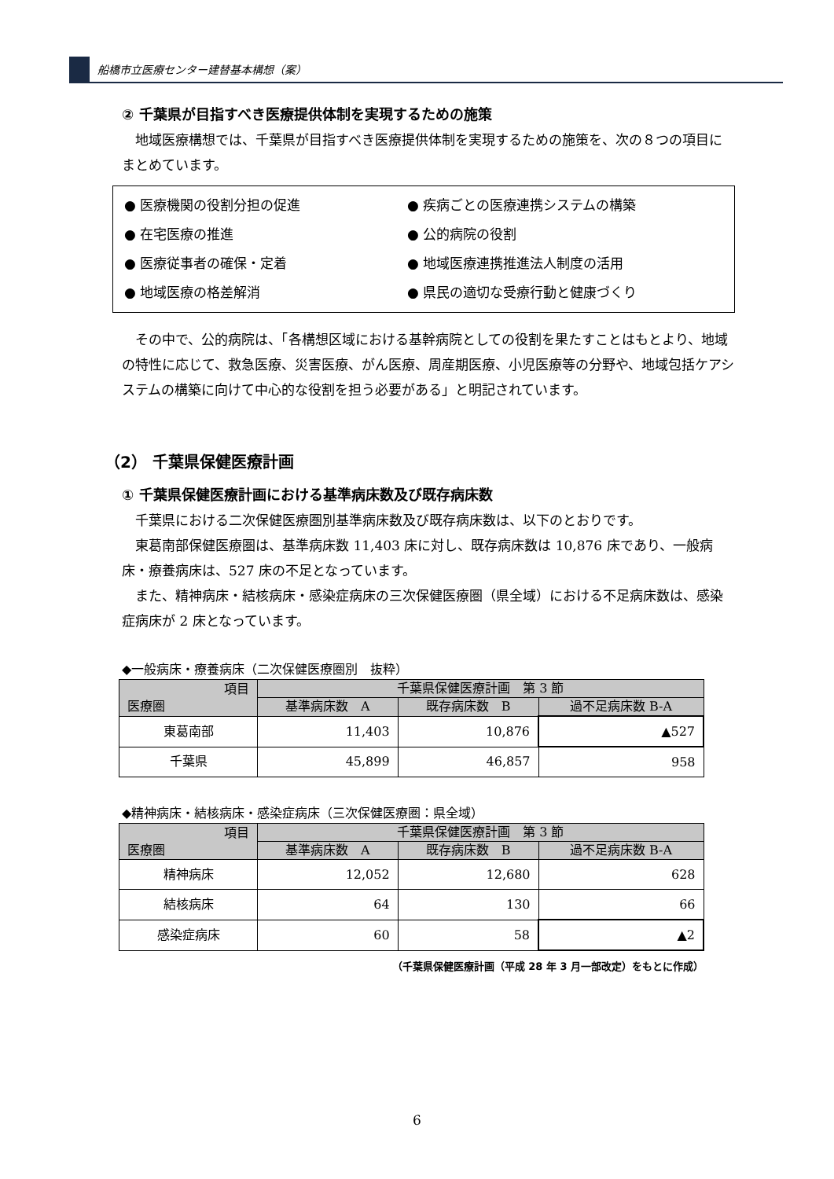船橋市立医療センター建替基本構想（案）
② 千葉県が目指すべき医療提供体制を実現するための施策
地域医療構想では、千葉県が目指すべき医療提供体制を実現するための施策を、次の８つの項目にまとめています。
● 医療機関の役割分担の促進
● 疾病ごとの医療連携システムの構築
● 在宅医療の推進
● 公的病院の役割
● 医療従事者の確保・定着
● 地域医療連携推進法人制度の活用
● 地域医療の格差解消
● 県民の適切な受療行動と健康づくり
その中で、公的病院は、「各構想区域における基幹病院としての役割を果たすことはもとより、地域の特性に応じて、救急医療、災害医療、がん医療、周産期医療、小児医療等の分野や、地域包括ケアシステムの構築に向けて中心的な役割を担う必要がある」と明記されています。
（2） 千葉県保健医療計画
① 千葉県保健医療計画における基準病床数及び既存病床数
千葉県における二次保健医療圏別基準病床数及び既存病床数は、以下のとおりです。
東葛南部保健医療圏は、基準病床数 11,403 床に対し、既存病床数は 10,876 床であり、一般病床・療養病床は、527 床の不足となっています。
また、精神病床・結核病床・感染症病床の三次保健医療圏（県全域）における不足病床数は、感染症病床が 2 床となっています。
◆一般病床・療養病床（二次保健医療圏別　抜粋）
| 項目 医療圏 | 千葉県保健医療計画 第 3 節 | | |
| --- | --- | --- | --- |
| | 基準病床数 A | 既存病床数 B | 過不足病床数 B-A |
| 東葛南部 | 11,403 | 10,876 | ▲527 |
| 千葉県 | 45,899 | 46,857 | 958 |
◆精神病床・結核病床・感染症病床（三次保健医療圏：県全域）
| 項目 医療圏 | 千葉県保健医療計画 第 3 節 | | |
| --- | --- | --- | --- |
| | 基準病床数 A | 既存病床数 B | 過不足病床数 B-A |
| 精神病床 | 12,052 | 12,680 | 628 |
| 結核病床 | 64 | 130 | 66 |
| 感染症病床 | 60 | 58 | ▲2 |
（千葉県保健医療計画（平成 28 年 3 月一部改定）をもとに作成）
6